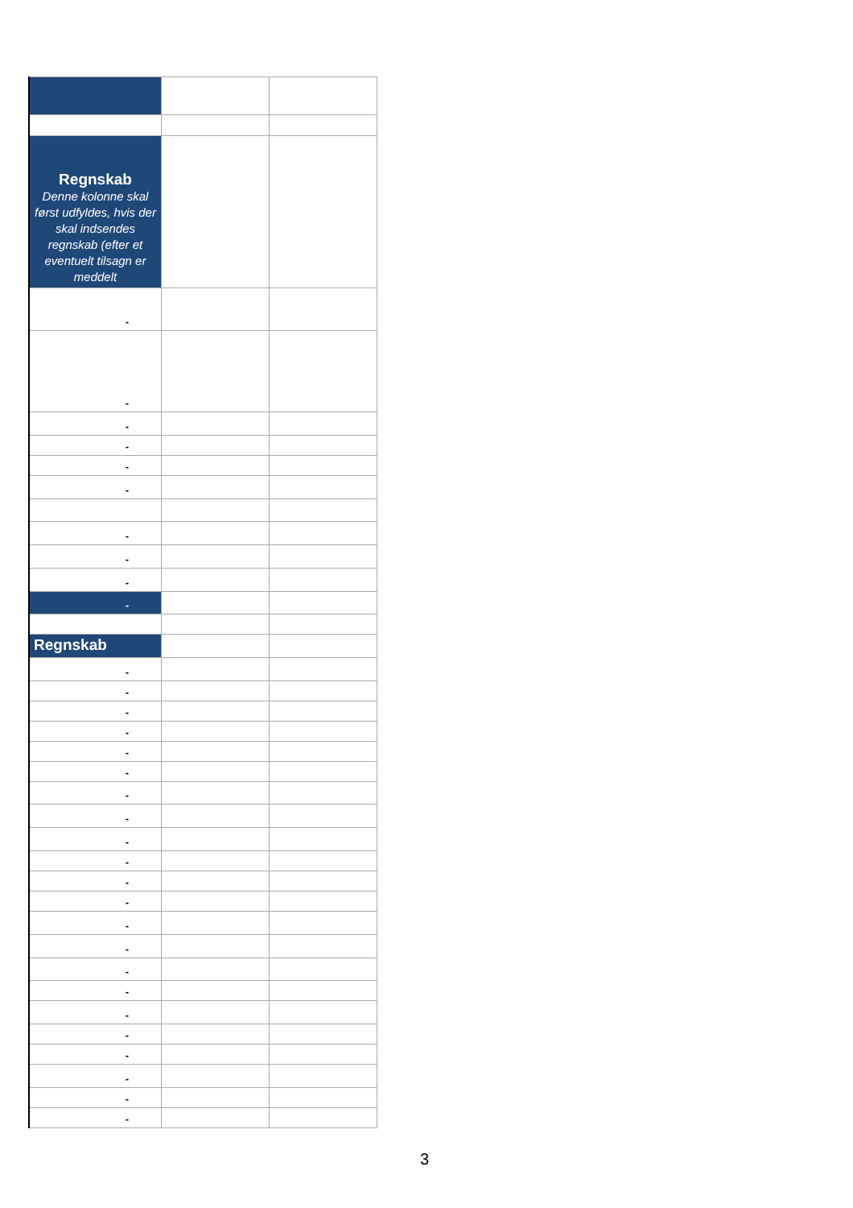| Regnskab Denne kolonne skal først udfyldes, hvis der skal indsendes regnskab (efter et eventuelt tilsagn er meddelt | | |
| - | | |
| - | | |
| - | | |
| - | | |
| - | | |
| - | | |
| - | | |
| - | | |
| - | | |
| - | | |
| Regnskab | | |
| - | | |
| - | | |
| - | | |
| - | | |
| - | | |
| - | | |
| - | | |
| - | | |
| - | | |
| - | | |
| - | | |
| - | | |
| - | | |
| - | | |
| - | | |
| - | | |
| - | | |
| - | | |
| - | | |
| - | | |
| - | | |
| - | | |
3